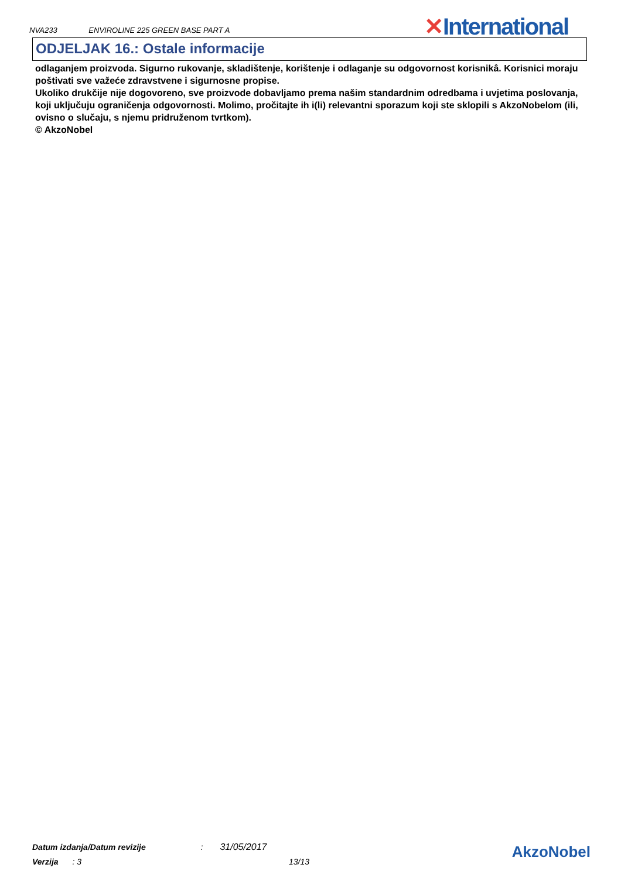NVA233 ENVIROLINE 225 GREEN BASE PART A
✕International
ODJELJAK 16.: Ostale informacije
odlaganjem proizvoda. Sigurno rukovanje, skladištenje, korištenje i odlaganje su odgovornost korisnikâ. Korisnici moraju poštivati sve važeće zdravstvene i sigurnosne propise.
Ukoliko drukčije nije dogovoreno, sve proizvode dobavljamo prema našim standardnim odredbama i uvjetima poslovanja, koji uključuju ograničenja odgovornosti. Molimo, pročitajte ih i(li) relevantni sporazum koji ste sklopili s AkzoNobelom (ili, ovisno o slučaju, s njemu pridruženom tvrtkom).
© AkzoNobel
Datum izdanja/Datum revizije : 31/05/2017
Verzija : 3 13/13
AkzoNobel